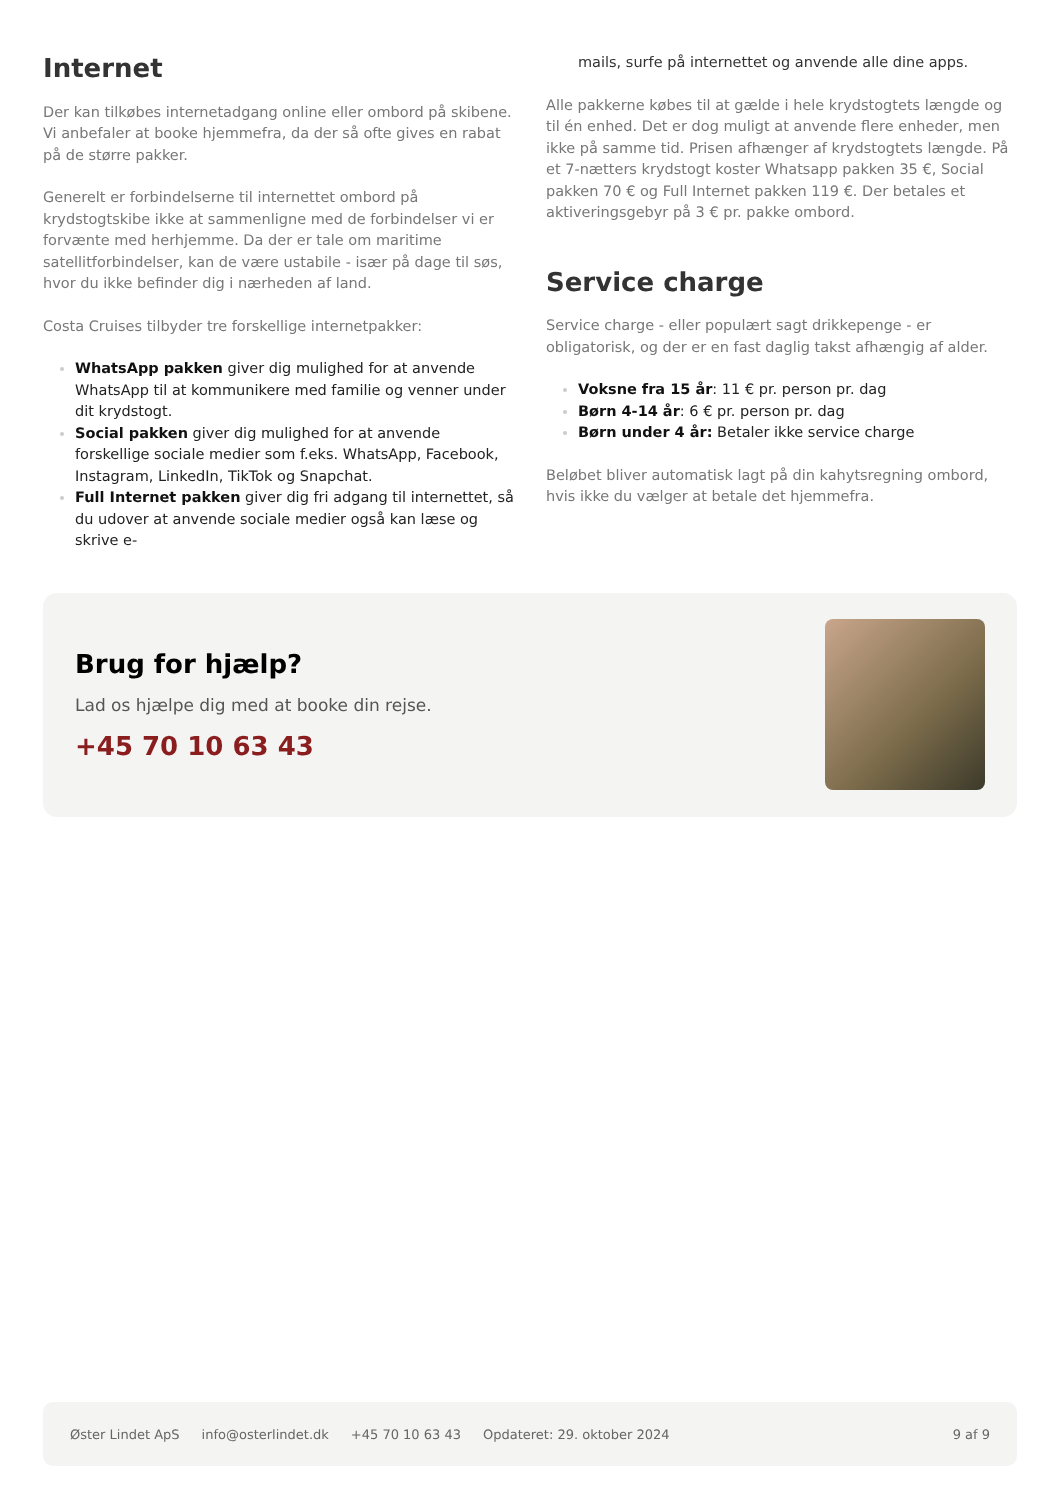Internet
Der kan tilkøbes internetadgang online eller ombord på skibene. Vi anbefaler at booke hjemmefra, da der så ofte gives en rabat på de større pakker.
Generelt er forbindelserne til internettet ombord på krydstogtskibe ikke at sammenligne med de forbindelser vi er forvænte med herhjemme. Da der er tale om maritime satellitforbindelser, kan de være ustabile - især på dage til søs, hvor du ikke befinder dig i nærheden af land.
Costa Cruises tilbyder tre forskellige internetpakker:
WhatsApp pakken giver dig mulighed for at anvende WhatsApp til at kommunikere med familie og venner under dit krydstogt.
Social pakken giver dig mulighed for at anvende forskellige sociale medier som f.eks. WhatsApp, Facebook, Instagram, LinkedIn, TikTok og Snapchat.
Full Internet pakken giver dig fri adgang til internettet, så du udover at anvende sociale medier også kan læse og skrive e-
mails, surfe på internettet og anvende alle dine apps.
Alle pakkerne købes til at gælde i hele krydstogtets længde og til én enhed. Det er dog muligt at anvende flere enheder, men ikke på samme tid. Prisen afhænger af krydstogtets længde. På et 7-nætters krydstogt koster Whatsapp pakken 35 €, Social pakken 70 € og Full Internet pakken 119 €. Der betales et aktiveringsgebyr på 3 € pr. pakke ombord.
Service charge
Service charge - eller populært sagt drikkepenge - er obligatorisk, og der er en fast daglig takst afhængig af alder.
Voksne fra 15 år: 11 € pr. person pr. dag
Børn 4-14 år: 6 € pr. person pr. dag
Børn under 4 år: Betaler ikke service charge
Beløbet bliver automatisk lagt på din kahytsregning ombord, hvis ikke du vælger at betale det hjemmefra.
Brug for hjælp?
Lad os hjælpe dig med at booke din rejse.
+45 70 10 63 43
Øster Lindet ApS info@osterlindet.dk +45 70 10 63 43 Opdateret: 29. oktober 2024 9 af 9